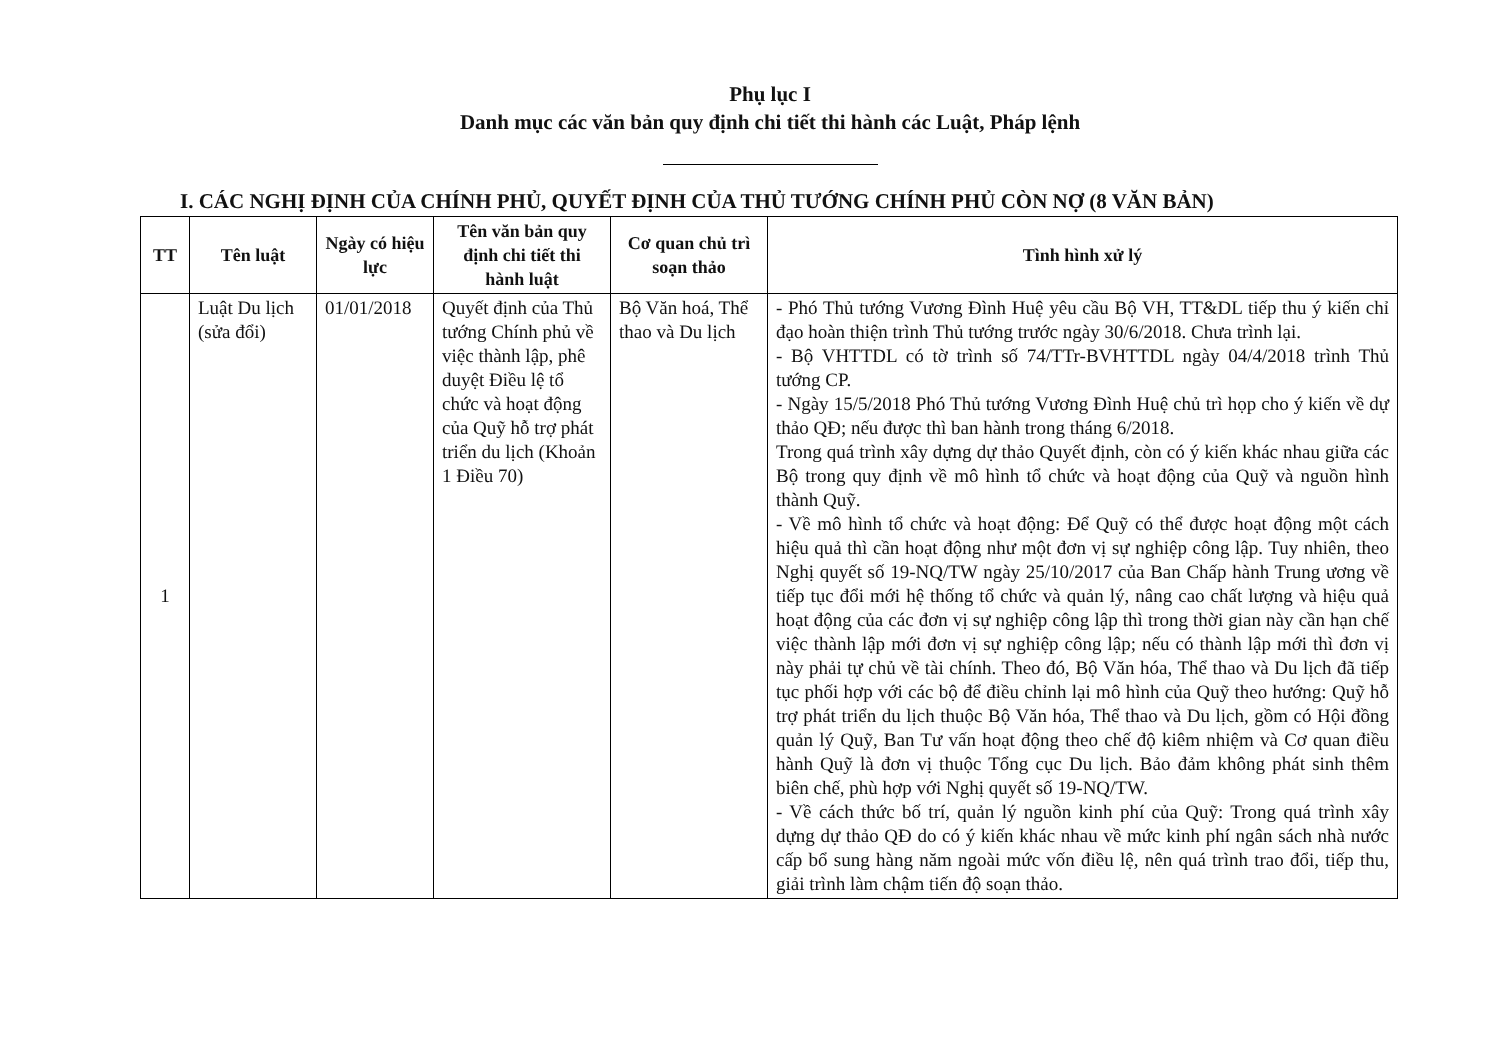Phụ lục I
Danh mục các văn bản quy định chi tiết thi hành các Luật, Pháp lệnh
I. CÁC NGHỊ ĐỊNH CỦA CHÍNH PHỦ, QUYẾT ĐỊNH CỦA THỦ TƯỚNG CHÍNH PHỦ CÒN NỢ (8 VĂN BẢN)
| TT | Tên luật | Ngày có hiệu lực | Tên văn bản quy định chi tiết thi hành luật | Cơ quan chủ trì soạn thảo | Tình hình xử lý |
| --- | --- | --- | --- | --- | --- |
| 1 | Luật Du lịch (sửa đổi) | 01/01/2018 | Quyết định của Thủ tướng Chính phủ về việc thành lập, phê duyệt Điều lệ tổ chức và hoạt động của Quỹ hỗ trợ phát triển du lịch (Khoản 1 Điều 70) | Bộ Văn hoá, Thể thao và Du lịch | - Phó Thủ tướng Vương Đình Huệ yêu cầu Bộ VH, TT&DL tiếp thu ý kiến chỉ đạo hoàn thiện trình Thủ tướng trước ngày 30/6/2018. Chưa trình lại. - Bộ VHTTDL có tờ trình số 74/TTr-BVHTTDL ngày 04/4/2018 trình Thủ tướng CP. - Ngày 15/5/2018 Phó Thủ tướng Vương Đình Huệ chủ trì họp cho ý kiến về dự thảo QĐ; nếu được thì ban hành trong tháng 6/2018. Trong quá trình xây dựng dự thảo Quyết định, còn có ý kiến khác nhau giữa các Bộ trong quy định về mô hình tổ chức và hoạt động của Quỹ và nguồn hình thành Quỹ. - Về mô hình tổ chức và hoạt động: Để Quỹ có thể được hoạt động một cách hiệu quả thì cần hoạt động như một đơn vị sự nghiệp công lập. Tuy nhiên, theo Nghị quyết số 19-NQ/TW ngày 25/10/2017 của Ban Chấp hành Trung ương về tiếp tục đổi mới hệ thống tổ chức và quản lý, nâng cao chất lượng và hiệu quả hoạt động của các đơn vị sự nghiệp công lập thì trong thời gian này cần hạn chế việc thành lập mới đơn vị sự nghiệp công lập; nếu có thành lập mới thì đơn vị này phải tự chủ về tài chính. Theo đó, Bộ Văn hóa, Thể thao và Du lịch đã tiếp tục phối hợp với các bộ để điều chỉnh lại mô hình của Quỹ theo hướng: Quỹ hỗ trợ phát triển du lịch thuộc Bộ Văn hóa, Thể thao và Du lịch, gồm có Hội đồng quản lý Quỹ, Ban Tư vấn hoạt động theo chế độ kiêm nhiệm và Cơ quan điều hành Quỹ là đơn vị thuộc Tổng cục Du lịch. Bảo đảm không phát sinh thêm biên chế, phù hợp với Nghị quyết số 19-NQ/TW. - Về cách thức bố trí, quản lý nguồn kinh phí của Quỹ: Trong quá trình xây dựng dự thảo QĐ do có ý kiến khác nhau về mức kinh phí ngân sách nhà nước cấp bổ sung hàng năm ngoài mức vốn điều lệ, nên quá trình trao đổi, tiếp thu, giải trình làm chậm tiến độ soạn thảo. |